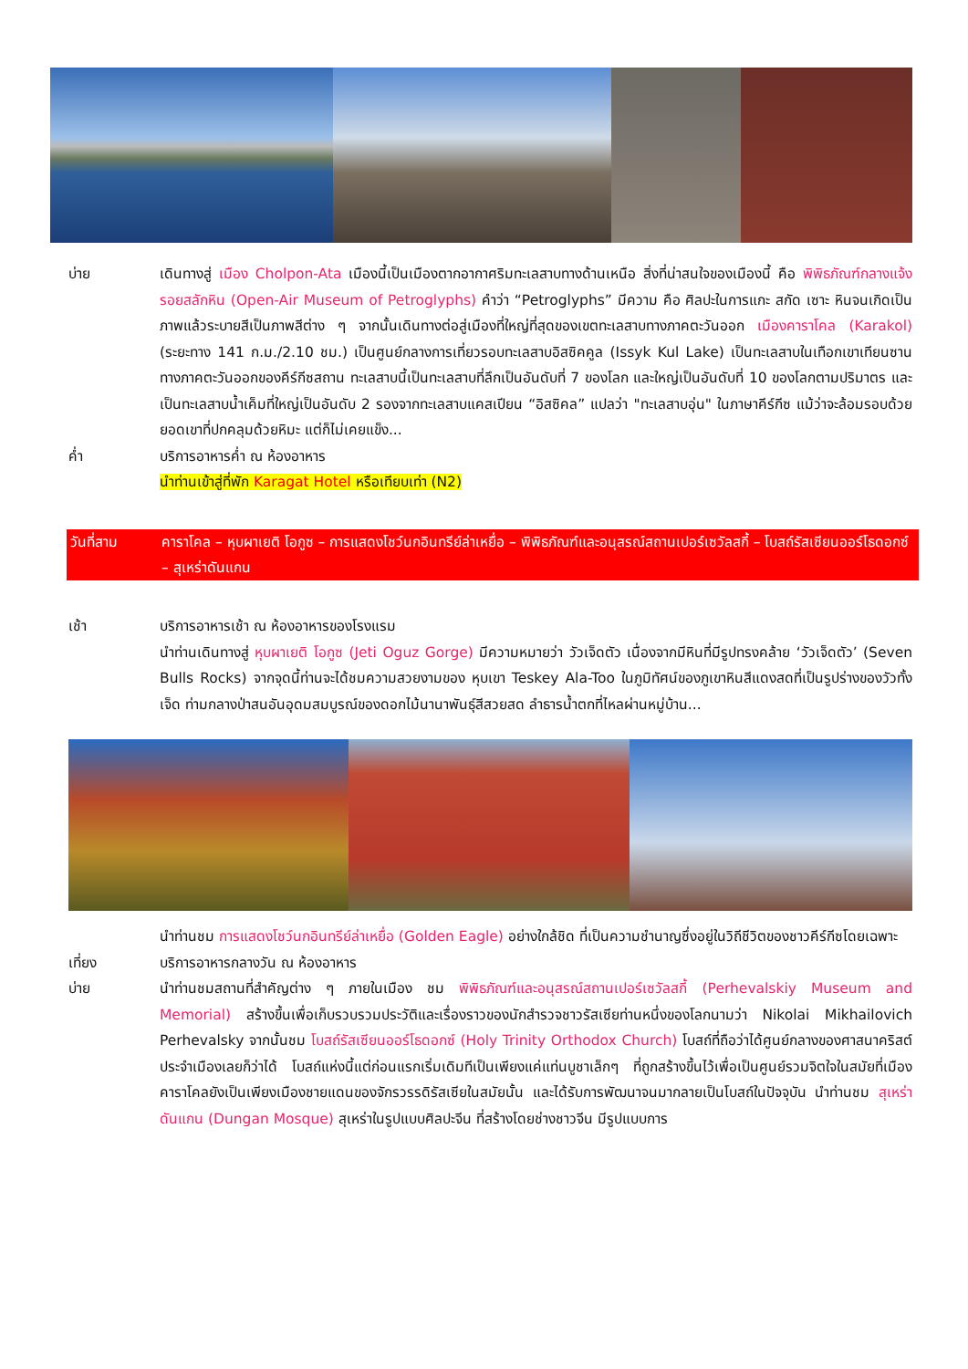บ่าย เดินทางสู่ เมือง Cholpon-Ata เมืองนี้เป็นเมืองตากอากาศริมทะเลสาบทางด้านเหนือ สิ่งที่น่าสนใจของเมืองนี้ คือ พิพิธภัณฑ์กลางแจ้งรอยสลักหิน (Open-Air Museum of Petroglyphs) คำว่า “Petroglyphs” มีความ คือ ศิลปะในการแกะ สกัด เซาะ หินจนเกิดเป็นภาพแล้วระบายสีเป็นภาพสีต่าง ๆ จากนั้นเดินทางต่อสู่เมืองที่ใหญ่ที่สุดของเขตทะเลสาบทางภาคตะวันออก เมืองคาราโคล (Karakol) (ระยะทาง 141 ก.ม./2.10 ชม.) เป็นศูนย์กลางการเที่ยวรอบทะเลสาบอิสซิคคูล (Issyk Kul Lake) เป็นทะเลสาบในเทือกเขาเทียนซาน ทางภาคตะวันออกของคีร์กีซสถาน ทะเลสาบนี้เป็นทะเลสาบที่ลึกเป็นอันดับที่ 7 ของโลก และใหญ่เป็นอันดับที่ 10 ของโลกตามปริมาตร และเป็นทะเลสาบน้ำเค็มที่ใหญ่เป็นอันดับ 2 รองจากทะเลสาบแคสเปียน “อิสซิคล” แปลว่า "ทะเลสาบอุ่น" ในภาษาคีร์กีซ แม้ว่าจะล้อมรอบด้วยยอดเขาที่ปกคลุมด้วยหิมะ แต่ก็ไม่เคยแข็ง...
ค่ำ บริการอาหารค่ำ ณ ห้องอาหาร
นำท่านเข้าสู่ที่พัก Karagat Hotel หรือเทียบเท่า (N2)
วันที่สาม คาราโคล – หุบผาเยติ โอกูซ – การแสดงโชว์นกอินทรีย์ล่าเหยื่อ – พิพิธภัณฑ์และอนุสรณ์สถานเปอร์เซวัลสกี้ – โบสถ์รัสเซียนออร์โธดอกซ์ – สุเหร่าดันแกน
เช้า บริการอาหารเช้า ณ ห้องอาหารของโรงแรม
นำท่านเดินทางสู่ หุบผาเยติ โอกูซ (Jeti Oguz Gorge) มีความหมายว่า วัวเจ็ดตัว เนื่องจากมีหินที่มีรูปทรงคล้าย ‘วัวเจ็ดตัว’ (Seven Bulls Rocks) จากจุดนี้ท่านจะได้ชมความสวยงามของ หุบเขา Teskey Ala-Too ในภูมิทัศน์ของภูเขาหินสีแดงสดที่เป็นรูปร่างของวัวทั้งเจ็ด ท่ามกลางป่าสนอันอุดมสมบูรณ์ของดอกไม้นานาพันธุ์สีสวยสด ลำธารน้ำตกที่ไหลผ่านหมู่บ้าน...
นำท่านชม การแสดงโชว์นกอินทรีย์ล่าเหยื่อ (Golden Eagle) อย่างใกล้ชิด ที่เป็นความชำนาญซึ่งอยู่ในวิถีชีวิตของชาวคีร์กีซโดยเฉพาะ
เที่ยง บริการอาหารกลางวัน ณ ห้องอาหาร
บ่าย นำท่านชมสถานที่สำคัญต่าง ๆ ภายในเมือง ชม พิพิธภัณฑ์และอนุสรณ์สถานเปอร์เซวัลสกี้ (Perhevalskiy Museum and Memorial) สร้างขึ้นเพื่อเก็บรวบรวมประวัติและเรื่องราวของนักสำรวจชาวรัสเซียท่านหนึ่งของโลกนามว่า Nikolai Mikhailovich Perhevalsky จากนั้นชม โบสถ์รัสเซียนออร์โธดอกซ์ (Holy Trinity Orthodox Church) โบสถ์ที่ถือว่าได้ศูนย์กลางของศาสนาคริสต์ประจำเมืองเลยก็ว่าได้ โบสถ์แห่งนี้แต่ก่อนแรกเริ่มเดิมทีเป็นเพียงแค่แท่นบูชาเล็กๆ ที่ถูกสร้างขึ้นไว้เพื่อเป็นศูนย์รวมจิตใจในสมัยที่เมืองคาราโคลยังเป็นเพียงเมืองชายแดนของจักรวรรดิรัสเซียในสมัยนั้น และได้รับการพัฒนาจนมากลายเป็นโบสถ์ในปัจจุบัน นำท่านชม สุเหร่าดันแกน (Dungan Mosque) สุเหร่าในรูปแบบศิลปะจีน ที่สร้างโดยช่างชาวจีน มีรูปแบบการ